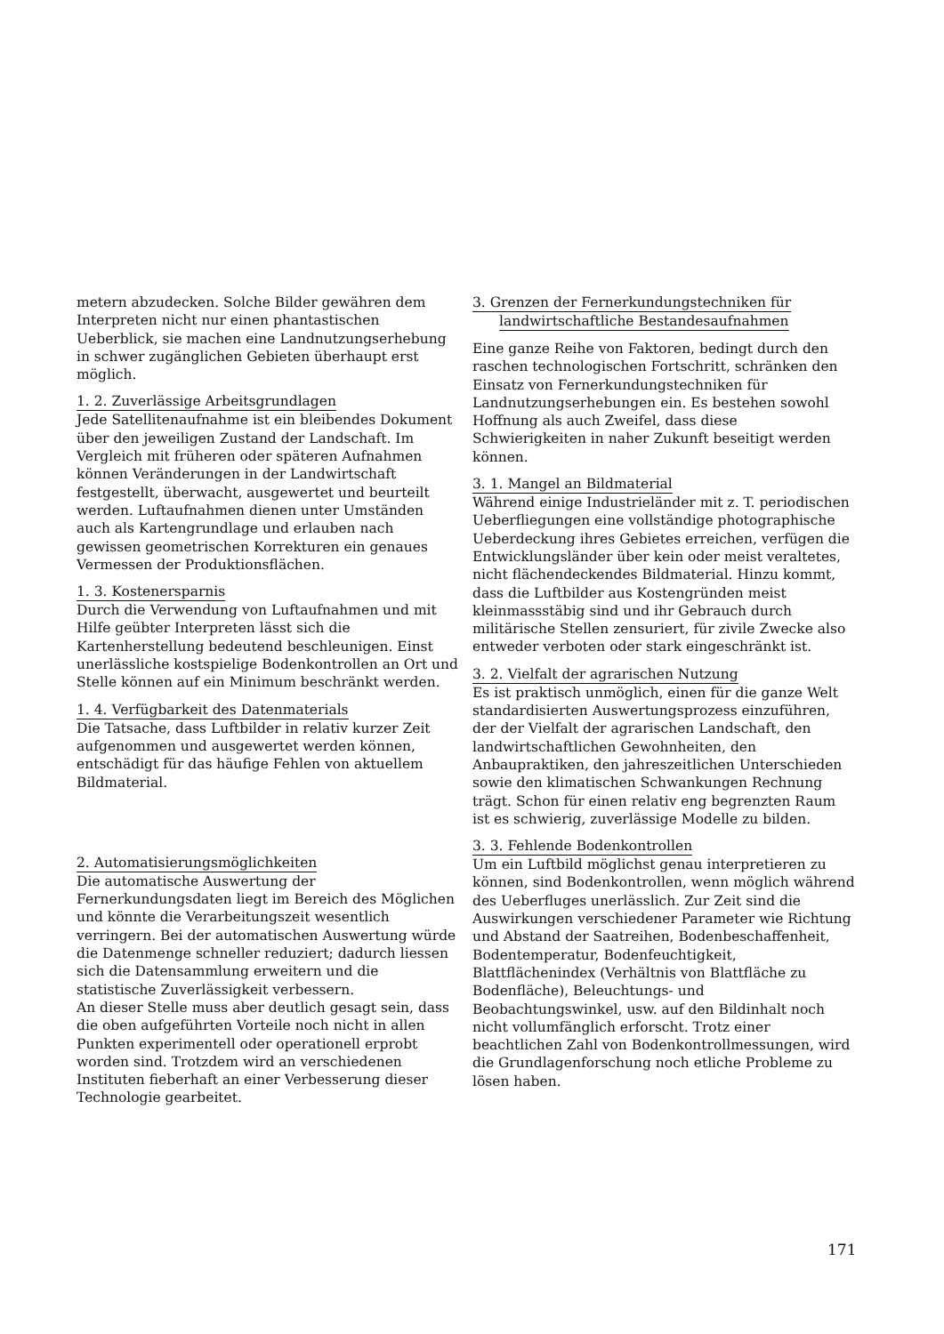metern abzudecken. Solche Bilder gewähren dem Interpreten nicht nur einen phantastischen Ueberblick, sie machen eine Landnutzungserhebung in schwer zugänglichen Gebieten überhaupt erst möglich.
1. 2. Zuverlässige Arbeitsgrundlagen
Jede Satellitenaufnahme ist ein bleibendes Dokument über den jeweiligen Zustand der Landschaft. Im Vergleich mit früheren oder späteren Aufnahmen können Veränderungen in der Landwirtschaft festgestellt, überwacht, ausgewertet und beurteilt werden. Luftaufnahmen dienen unter Umständen auch als Kartengrundlage und erlauben nach gewissen geometrischen Korrekturen ein genaues Vermessen der Produktionsflächen.
1. 3. Kostenersparnis
Durch die Verwendung von Luftaufnahmen und mit Hilfe geübter Interpreten lässt sich die Kartenherstellung bedeutend beschleunigen. Einst unerlässliche kostspielige Bodenkontrollen an Ort und Stelle können auf ein Minimum beschränkt werden.
1. 4. Verfügbarkeit des Datenmaterials
Die Tatsache, dass Luftbilder in relativ kurzer Zeit aufgenommen und ausgewertet werden können, entschädigt für das häufige Fehlen von aktuellem Bildmaterial.
2. Automatisierungsmöglichkeiten
Die automatische Auswertung der Fernerkundungsdaten liegt im Bereich des Möglichen und könnte die Verarbeitungszeit wesentlich verringern. Bei der automatischen Auswertung würde die Datenmenge schneller reduziert; dadurch liessen sich die Datensammlung erweitern und die statistische Zuverlässigkeit verbessern.
An dieser Stelle muss aber deutlich gesagt sein, dass die oben aufgeführten Vorteile noch nicht in allen Punkten experimentell oder operationell erprobt worden sind. Trotzdem wird an verschiedenen Instituten fieberhaft an einer Verbesserung dieser Technologie gearbeitet.
3. Grenzen der Fernerkundungstechniken für
landwirtschaftliche Bestandesaufnahmen
Eine ganze Reihe von Faktoren, bedingt durch den raschen technologischen Fortschritt, schränken den Einsatz von Fernerkundungstechniken für Landnutzungserhebungen ein. Es bestehen sowohl Hoffnung als auch Zweifel, dass diese Schwierigkeiten in naher Zukunft beseitigt werden können.
3. 1. Mangel an Bildmaterial
Während einige Industrieländer mit z. T. periodischen Ueberfliegungen eine vollständige photographische Ueberdeckung ihres Gebietes erreichen, verfügen die Entwicklungsländer über kein oder meist veraltetes, nicht flächendeckendes Bildmaterial. Hinzu kommt, dass die Luftbilder aus Kostengründen meist kleinmassstäbig sind und ihr Gebrauch durch militärische Stellen zensuriert, für zivile Zwecke also entweder verboten oder stark eingeschränkt ist.
3. 2. Vielfalt der agrarischen Nutzung
Es ist praktisch unmöglich, einen für die ganze Welt standardisierten Auswertungsprozess einzuführen, der der Vielfalt der agrarischen Landschaft, den landwirtschaftlichen Gewohnheiten, den Anbaupraktiken, den jahreszeitlichen Unterschieden sowie den klimatischen Schwankungen Rechnung trägt. Schon für einen relativ eng begrenzten Raum ist es schwierig, zuverlässige Modelle zu bilden.
3. 3. Fehlende Bodenkontrollen
Um ein Luftbild möglichst genau interpretieren zu können, sind Bodenkontrollen, wenn möglich während des Ueberfluges unerlässlich. Zur Zeit sind die Auswirkungen verschiedener Parameter wie Richtung und Abstand der Saatreihen, Bodenbeschaffenheit, Bodentemperatur, Bodenfeuchtigkeit, Blattflächenindex (Verhältnis von Blattfläche zu Bodenfläche), Beleuchtungs- und Beobachtungswinkel, usw. auf den Bildinhalt noch nicht vollumfänglich erforscht. Trotz einer beachtlichen Zahl von Bodenkontrollmessungen, wird die Grundlagenforschung noch etliche Probleme zu lösen haben.
171